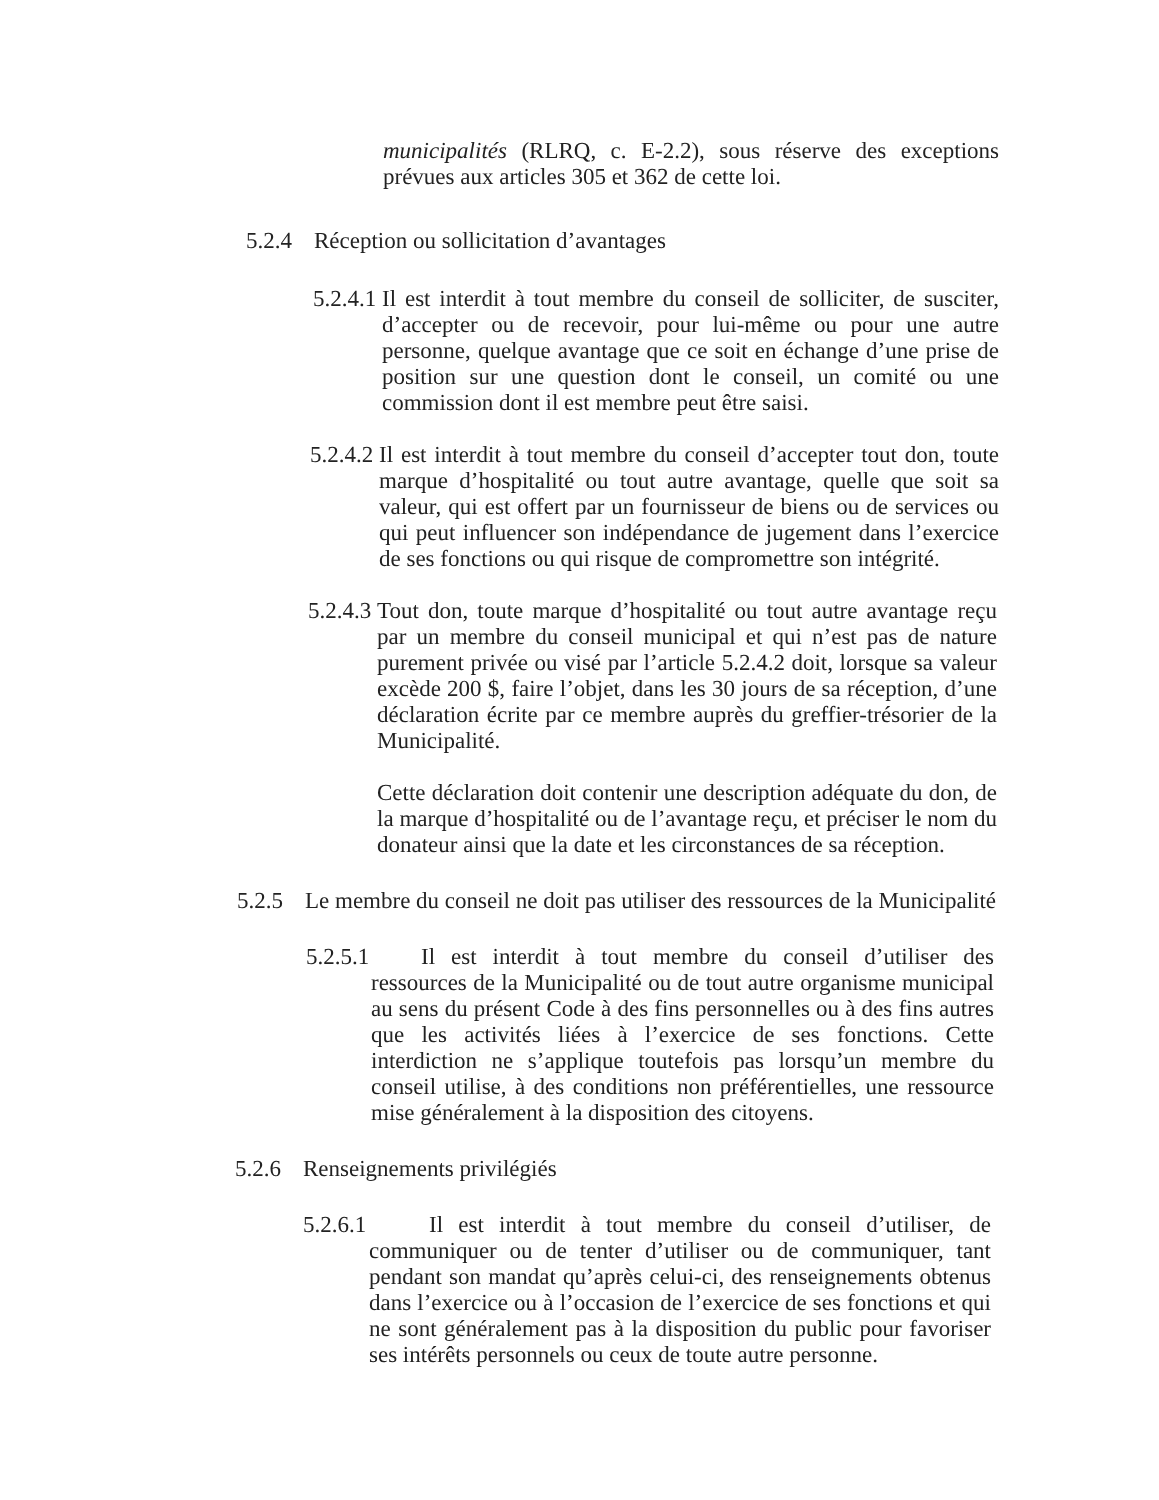municipalités (RLRQ, c. E-2.2), sous réserve des exceptions prévues aux articles 305 et 362 de cette loi.
5.2.4 Réception ou sollicitation d’avantages
5.2.4.1
Il est interdit à tout membre du conseil de solliciter, de susciter, d’accepter ou de recevoir, pour lui-même ou pour une autre personne, quelque avantage que ce soit en échange d’une prise de position sur une question dont le conseil, un comité ou une commission dont il est membre peut être saisi.
5.2.4.2
Il est interdit à tout membre du conseil d’accepter tout don, toute marque d’hospitalité ou tout autre avantage, quelle que soit sa valeur, qui est offert par un fournisseur de biens ou de services ou qui peut influencer son indépendance de jugement dans l’exercice de ses fonctions ou qui risque de compromettre son intégrité.
5.2.4.3
Tout don, toute marque d’hospitalité ou tout autre avantage reçu par un membre du conseil municipal et qui n’est pas de nature purement privée ou visé par l’article 5.2.4.2 doit, lorsque sa valeur excède 200 $, faire l’objet, dans les 30 jours de sa réception, d’une déclaration écrite par ce membre auprès du greffier-trésorier de la Municipalité.
Cette déclaration doit contenir une description adéquate du don, de la marque d’hospitalité ou de l’avantage reçu, et préciser le nom du donateur ainsi que la date et les circonstances de sa réception.
5.2.5 Le membre du conseil ne doit pas utiliser des ressources de la Municipalité
5.2.5.1
Il est interdit à tout membre du conseil d’utiliser des ressources de la Municipalité ou de tout autre organisme municipal au sens du présent Code à des fins personnelles ou à des fins autres que les activités liées à l’exercice de ses fonctions. Cette interdiction ne s’applique toutefois pas lorsqu’un membre du conseil utilise, à des conditions non préférentielles, une ressource mise généralement à la disposition des citoyens.
5.2.6 Renseignements privilégiés
5.2.6.1
Il est interdit à tout membre du conseil d’utiliser, de communiquer ou de tenter d’utiliser ou de communiquer, tant pendant son mandat qu’après celui-ci, des renseignements obtenus dans l’exercice ou à l’occasion de l’exercice de ses fonctions et qui ne sont généralement pas à la disposition du public pour favoriser ses intérêts personnels ou ceux de toute autre personne.